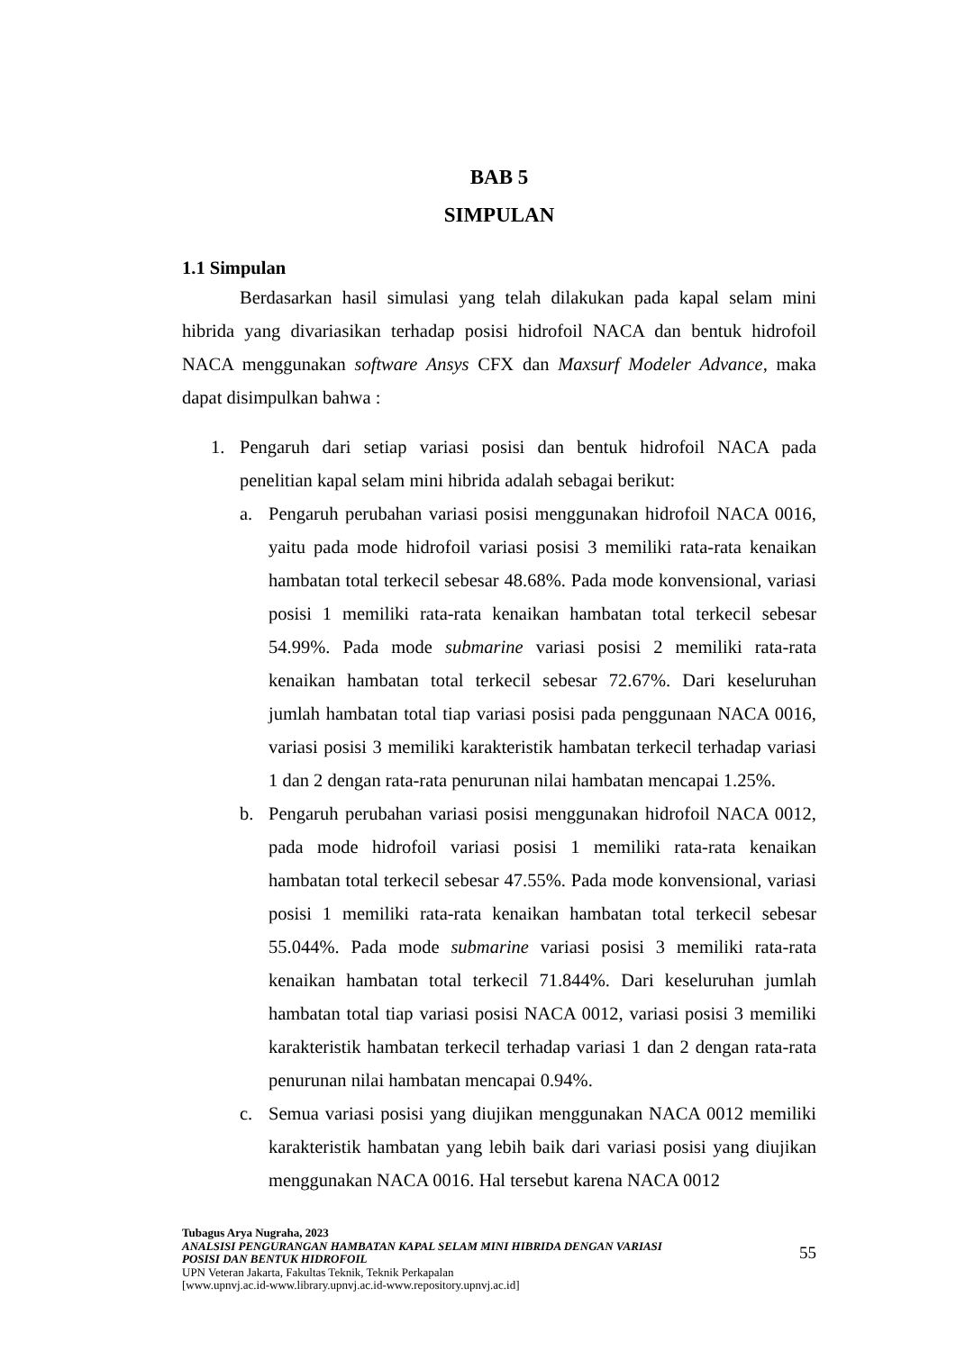BAB 5
SIMPULAN
1.1 Simpulan
Berdasarkan hasil simulasi yang telah dilakukan pada kapal selam mini hibrida yang divariasikan terhadap posisi hidrofoil NACA dan bentuk hidrofoil NACA menggunakan software Ansys CFX dan Maxsurf Modeler Advance, maka dapat disimpulkan bahwa :
1. Pengaruh dari setiap variasi posisi dan bentuk hidrofoil NACA pada penelitian kapal selam mini hibrida adalah sebagai berikut:
a. Pengaruh perubahan variasi posisi menggunakan hidrofoil NACA 0016, yaitu pada mode hidrofoil variasi posisi 3 memiliki rata-rata kenaikan hambatan total terkecil sebesar 48.68%. Pada mode konvensional, variasi posisi 1 memiliki rata-rata kenaikan hambatan total terkecil sebesar 54.99%. Pada mode submarine variasi posisi 2 memiliki rata-rata kenaikan hambatan total terkecil sebesar 72.67%. Dari keseluruhan jumlah hambatan total tiap variasi posisi pada penggunaan NACA 0016, variasi posisi 3 memiliki karakteristik hambatan terkecil terhadap variasi 1 dan 2 dengan rata-rata penurunan nilai hambatan mencapai 1.25%.
b. Pengaruh perubahan variasi posisi menggunakan hidrofoil NACA 0012, pada mode hidrofoil variasi posisi 1 memiliki rata-rata kenaikan hambatan total terkecil sebesar 47.55%. Pada mode konvensional, variasi posisi 1 memiliki rata-rata kenaikan hambatan total terkecil sebesar 55.044%. Pada mode submarine variasi posisi 3 memiliki rata-rata kenaikan hambatan total terkecil 71.844%. Dari keseluruhan jumlah hambatan total tiap variasi posisi NACA 0012, variasi posisi 3 memiliki karakteristik hambatan terkecil terhadap variasi 1 dan 2 dengan rata-rata penurunan nilai hambatan mencapai 0.94%.
c. Semua variasi posisi yang diujikan menggunakan NACA 0012 memiliki karakteristik hambatan yang lebih baik dari variasi posisi yang diujikan menggunakan NACA 0016. Hal tersebut karena NACA 0012
Tubagus Arya Nugraha, 2023
ANALSISI PENGURANGAN HAMBATAN KAPAL SELAM MINI HIBRIDA DENGAN VARIASI
POSISI DAN BENTUK HIDROFOIL
UPN Veteran Jakarta, Fakultas Teknik, Teknik Perkapalan
[www.upnvj.ac.id-www.library.upnvj.ac.id-www.repository.upnvj.ac.id]
55